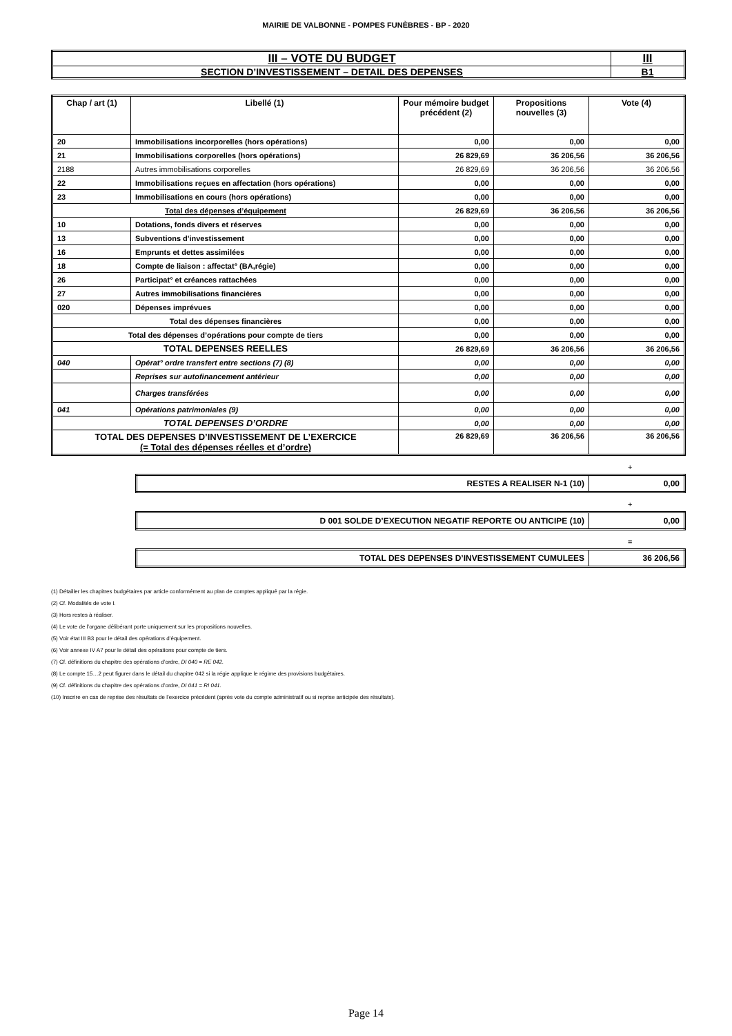MAIRIE DE VALBONNE - POMPES FUNÈBRES - BP - 2020
| III – VOTE DU BUDGET | III |
| SECTION D’INVESTISSEMENT – DETAIL DES DEPENSES | B1 |
| Chap / art (1) | Libellé (1) | Pour mémoire budget précédent (2) | Propositions nouvelles (3) | Vote (4) |
| --- | --- | --- | --- | --- |
| 20 | Immobilisations incorporelles (hors opérations) | 0,00 | 0,00 | 0,00 |
| 21 | Immobilisations corporelles (hors opérations) | 26 829,69 | 36 206,56 | 36 206,56 |
| 2188 | Autres immobilisations corporelles | 26 829,69 | 36 206,56 | 36 206,56 |
| 22 | Immobilisations reçues en affectation (hors opérations) | 0,00 | 0,00 | 0,00 |
| 23 | Immobilisations en cours (hors opérations) | 0,00 | 0,00 | 0,00 |
| Total des dépenses d’équipement | | 26 829,69 | 36 206,56 | 36 206,56 |
| 10 | Dotations, fonds divers et réserves | 0,00 | 0,00 | 0,00 |
| 13 | Subventions d'investissement | 0,00 | 0,00 | 0,00 |
| 16 | Emprunts et dettes assimilées | 0,00 | 0,00 | 0,00 |
| 18 | Compte de liaison : affectat° (BA,régie) | 0,00 | 0,00 | 0,00 |
| 26 | Participat° et créances rattachées | 0,00 | 0,00 | 0,00 |
| 27 | Autres immobilisations financières | 0,00 | 0,00 | 0,00 |
| 020 | Dépenses imprévues | 0,00 | 0,00 | 0,00 |
| Total des dépenses financières | | 0,00 | 0,00 | 0,00 |
| Total des dépenses d’opérations pour compte de tiers | | 0,00 | 0,00 | 0,00 |
| TOTAL DEPENSES REELLES | | 26 829,69 | 36 206,56 | 36 206,56 |
| 040 | Opérat° ordre transfert entre sections (7) (8) | 0,00 | 0,00 | 0,00 |
| | Reprises sur autofinancement antérieur | 0,00 | 0,00 | 0,00 |
| | Charges transférées | 0,00 | 0,00 | 0,00 |
| 041 | Opérations patrimoniales (9) | 0,00 | 0,00 | 0,00 |
| TOTAL DEPENSES D’ORDRE | | 0,00 | 0,00 | 0,00 |
| TOTAL DES DEPENSES D’INVESTISSEMENT DE L’EXERCICE (= Total des dépenses réelles et d’ordre) | | 26 829,69 | 36 206,56 | 36 206,56 |
+
| RESTES A REALISER N-1 (10) | 0,00 |
+
| D 001 SOLDE D’EXECUTION NEGATIF REPORTE OU ANTICIPE (10) | 0,00 |
=
| TOTAL DES DEPENSES D’INVESTISSEMENT CUMULEES | 36 206,56 |
(1) Détailler les chapitres budgétaires par article conformément au plan de comptes appliqué par la régie.
(2) Cf. Modalités de vote I.
(3) Hors restes à réaliser.
(4) Le vote de l’organe délibérant porte uniquement sur les propositions nouvelles.
(5) Voir état III B3 pour le détail des opérations d’équipement.
(6) Voir annexe IV A7 pour le détail des opérations pour compte de tiers.
(7) Cf. définitions du chapitre des opérations d’ordre, DI 040 = RE 042.
(8) Le compte 15…2 peut figurer dans le détail du chapitre 042 si la régie applique le régime des provisions budgétaires.
(9) Cf. définitions du chapitre des opérations d’ordre, DI 041 = RI 041.
(10) Inscrire en cas de reprise des résultats de l’exercice précédent (après vote du compte administratif ou si reprise anticipée des résultats).
Page 14